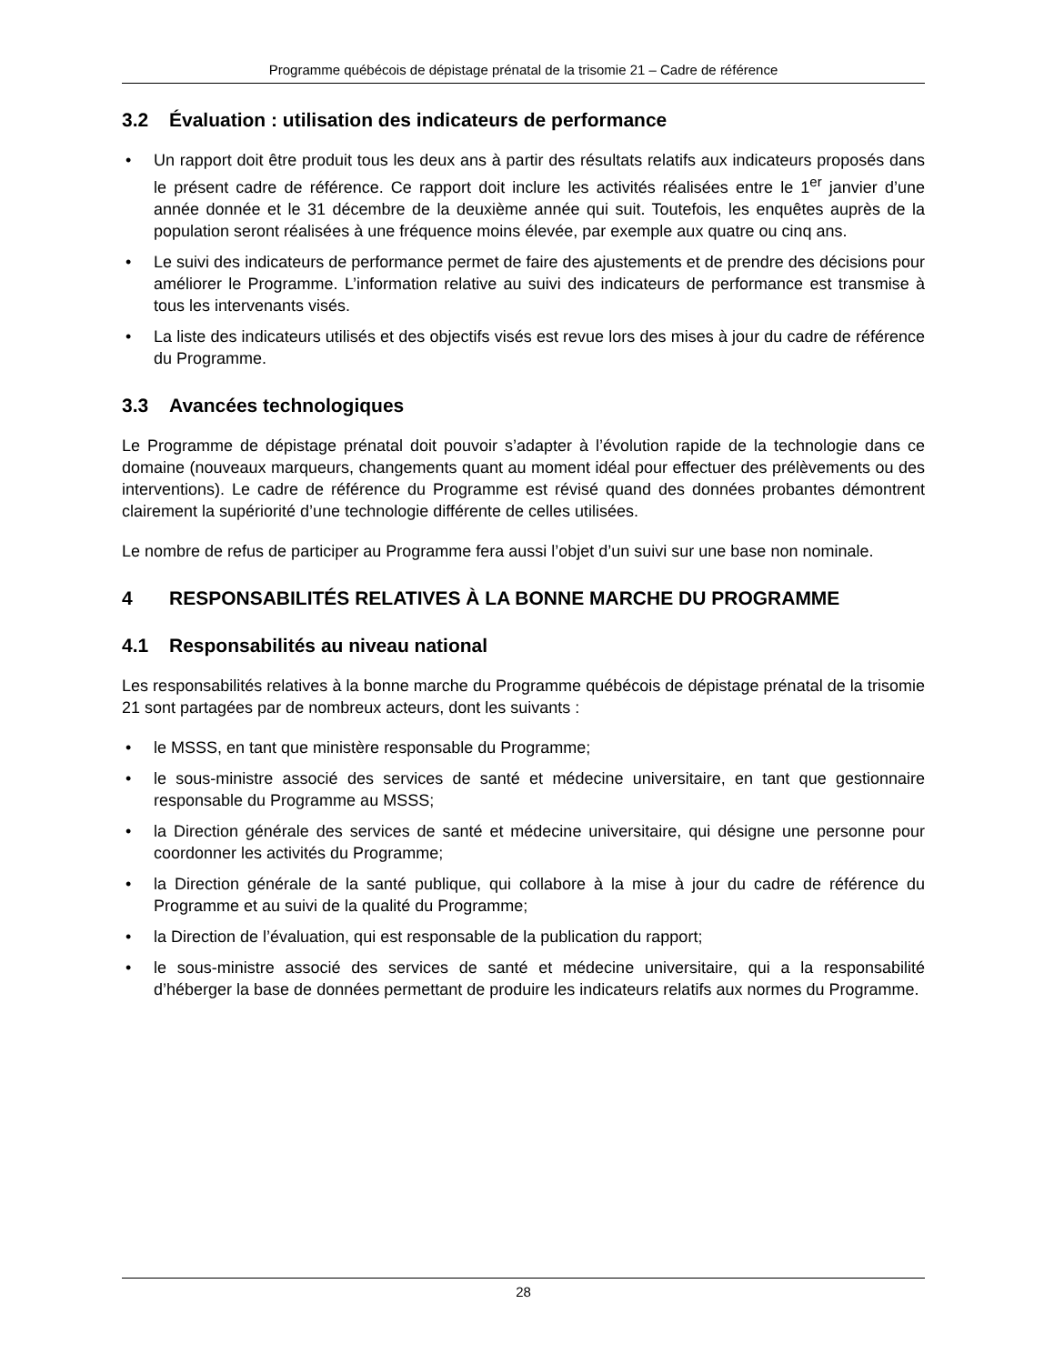Programme québécois de dépistage prénatal de la trisomie 21 – Cadre de référence
3.2 Évaluation : utilisation des indicateurs de performance
• Un rapport doit être produit tous les deux ans à partir des résultats relatifs aux indicateurs proposés dans le présent cadre de référence. Ce rapport doit inclure les activités réalisées entre le 1<sup>er</sup> janvier d’une année donnée et le 31 décembre de la deuxième année qui suit. Toutefois, les enquêtes auprès de la population seront réalisées à une fréquence moins élevée, par exemple aux quatre ou cinq ans.
• Le suivi des indicateurs de performance permet de faire des ajustements et de prendre des décisions pour améliorer le Programme. L’information relative au suivi des indicateurs de performance est transmise à tous les intervenants visés.
• La liste des indicateurs utilisés et des objectifs visés est revue lors des mises à jour du cadre de référence du Programme.
3.3 Avancées technologiques
Le Programme de dépistage prénatal doit pouvoir s’adapter à l’évolution rapide de la technologie dans ce domaine (nouveaux marqueurs, changements quant au moment idéal pour effectuer des prélèvements ou des interventions). Le cadre de référence du Programme est révisé quand des données probantes démontrent clairement la supériorité d’une technologie différente de celles utilisées.
Le nombre de refus de participer au Programme fera aussi l’objet d’un suivi sur une base non nominale.
4 RESPONSABILITÉS RELATIVES À LA BONNE MARCHE DU PROGRAMME
4.1 Responsabilités au niveau national
Les responsabilités relatives à la bonne marche du Programme québécois de dépistage prénatal de la trisomie 21 sont partagées par de nombreux acteurs, dont les suivants :
• le MSSS, en tant que ministère responsable du Programme;
• le sous-ministre associé des services de santé et médecine universitaire, en tant que gestionnaire responsable du Programme au MSSS;
• la Direction générale des services de santé et médecine universitaire, qui désigne une personne pour coordonner les activités du Programme;
• la Direction générale de la santé publique, qui collabore à la mise à jour du cadre de référence du Programme et au suivi de la qualité du Programme;
• la Direction de l’évaluation, qui est responsable de la publication du rapport;
• le sous-ministre associé des services de santé et médecine universitaire, qui a la responsabilité d’héberger la base de données permettant de produire les indicateurs relatifs aux normes du Programme.
28